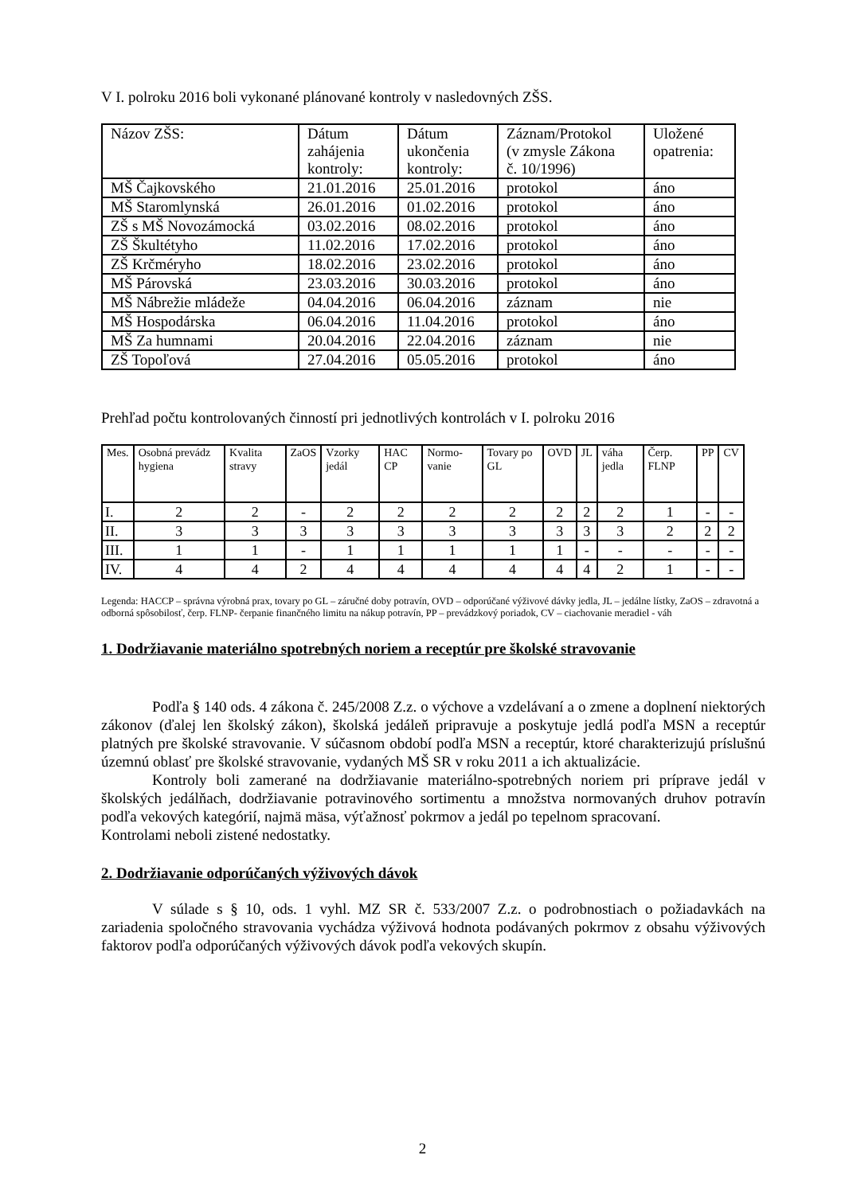V I. polroku 2016 boli vykonané plánované kontroly v nasledovných ZŠS.
| Názov ZŠS: | Dátum zahájenia kontroly: | Dátum ukončenia kontroly: | Záznam/Protokol (v zmysle Zákona č. 10/1996) | Uložené opatrenia: |
| --- | --- | --- | --- | --- |
| MŠ Čajkovského | 21.01.2016 | 25.01.2016 | protokol | áno |
| MŠ Staromlynská | 26.01.2016 | 01.02.2016 | protokol | áno |
| ZŠ s MŠ Novozámocká | 03.02.2016 | 08.02.2016 | protokol | áno |
| ZŠ Škultétyho | 11.02.2016 | 17.02.2016 | protokol | áno |
| ZŠ Krčméryho | 18.02.2016 | 23.02.2016 | protokol | áno |
| MŠ Párovská | 23.03.2016 | 30.03.2016 | protokol | áno |
| MŠ Nábrežie mládeže | 04.04.2016 | 06.04.2016 | záznam | nie |
| MŠ Hospodárska | 06.04.2016 | 11.04.2016 | protokol | áno |
| MŠ Za humnami | 20.04.2016 | 22.04.2016 | záznam | nie |
| ZŠ Topoľová | 27.04.2016 | 05.05.2016 | protokol | áno |
Prehľad počtu kontrolovaných činností pri jednotlivých kontrolách v I. polroku 2016
| Mes. | Osobná prevádz hygiena | Kvalita stravy | ZaOS | Vzorky jedál | HAC CP | Normo-vanie | Tovary po GL | OVD | JL | váha jedla | Čerp. FLNP | PP | CV |
| --- | --- | --- | --- | --- | --- | --- | --- | --- | --- | --- | --- | --- | --- |
| I. | 2 | 2 | - | 2 | 2 | 2 | 2 | 2 | 2 | 2 | 1 | - | - |
| II. | 3 | 3 | 3 | 3 | 3 | 3 | 3 | 3 | 3 | 3 | 2 | 2 | 2 |
| III. | 1 | 1 | - | 1 | 1 | 1 | 1 | 1 | - | - | - | - | - |
| IV. | 4 | 4 | 2 | 4 | 4 | 4 | 4 | 4 | 4 | 2 | 1 | - | - |
Legenda: HACCP – správna výrobná prax, tovary po GL – záručné doby potravín, OVD – odporúčané výživové dávky jedla, JL – jedálne lístky, ZaOS – zdravotná a odborná spôsobilosť, čerp. FLNP- čerpanie finančného limitu na nákup potravín, PP – prevádzkový poriadok, CV – ciachovanie meradiel - váh
1. Dodržiavanie materiálno spotrebných noriem a receptúr pre školské stravovanie
Podľa § 140 ods. 4 zákona č. 245/2008 Z.z. o výchove a vzdelávaní a o zmene a doplnení niektorých zákonov (ďalej len školský zákon), školská jedáleň pripravuje a poskytuje jedlá podľa MSN a receptúr platných pre školské stravovanie. V súčasnom období podľa MSN a receptúr, ktoré charakterizujú príslušnú územnú oblasť pre školské stravovanie, vydaných MŠ SR v roku 2011 a ich aktualizácie.
Kontroly boli zamerané na dodržiavanie materiálno-spotrebných noriem pri príprave jedál v školských jedálňach, dodržiavanie potravinového sortimentu a množstva normovaných druhov potravín podľa vekových kategórií, najmä mäsa, výťažnosť pokrmov a jedál po tepelnom spracovaní.
Kontrolami neboli zistené nedostatky.
2. Dodržiavanie odporúčaných výživových dávok
V súlade s § 10, ods. 1 vyhl. MZ SR č. 533/2007 Z.z. o podrobnostiach o požiadavkách na zariadenia spoločného stravovania vychádza výživová hodnota podávaných pokrmov z obsahu výživových faktorov podľa odporúčaných výživových dávok podľa vekových skupín.
2